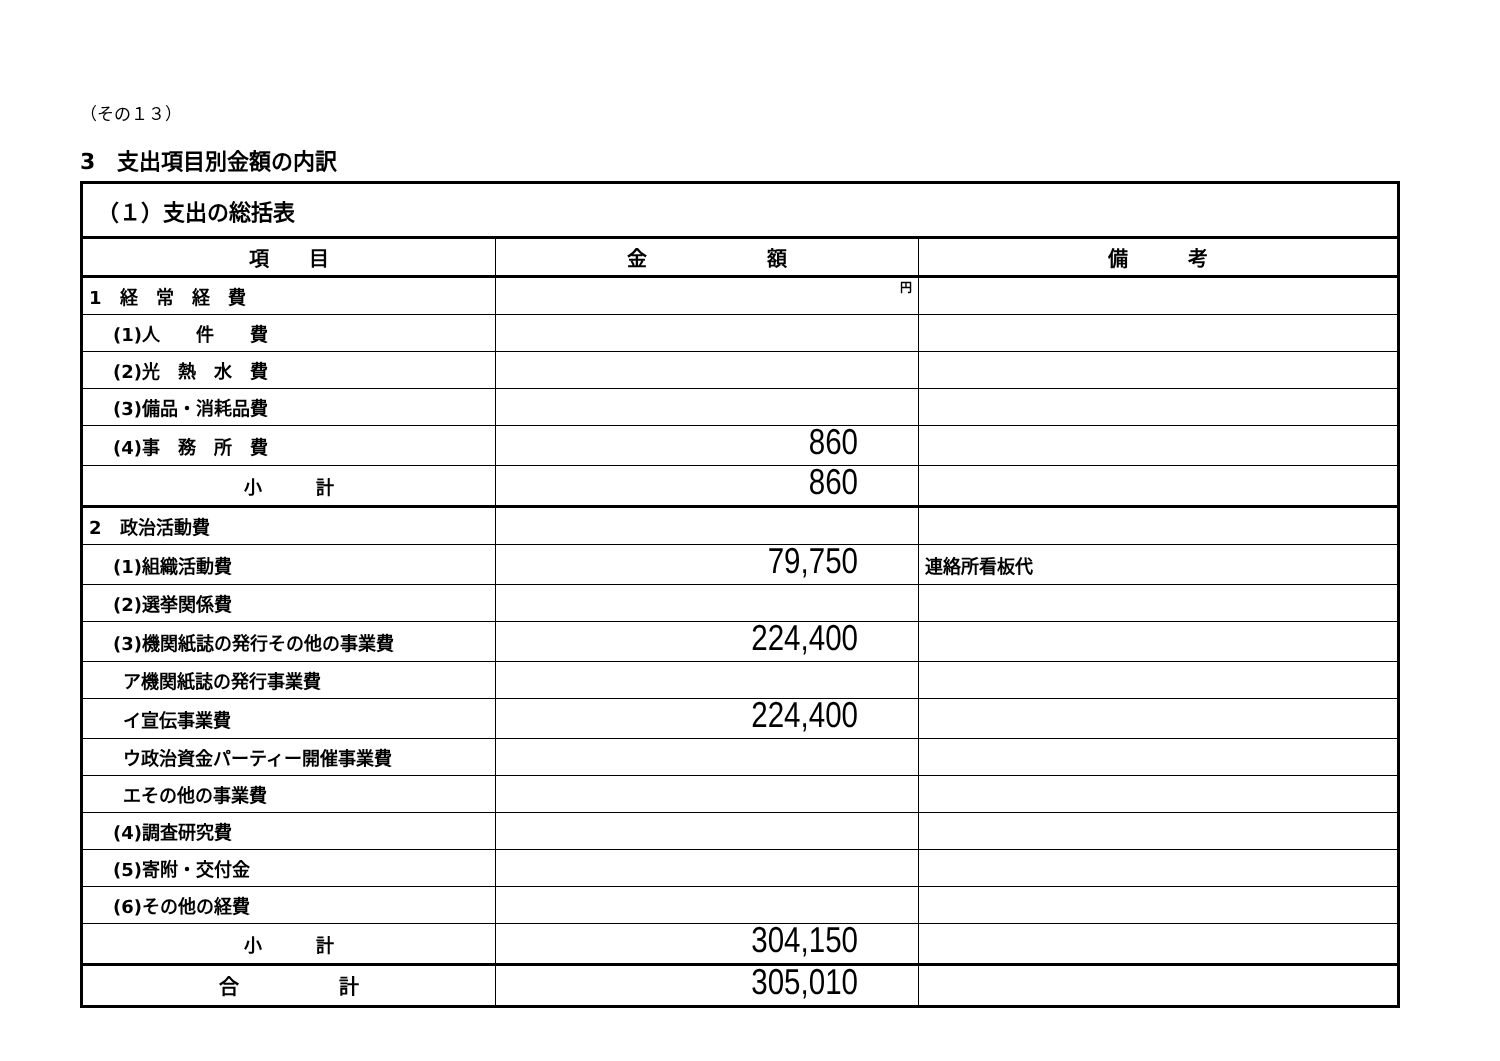（その１３）
3　支出項目別金額の内訳
| （１）支出の総括表 | | |
| 項 目 | 金 額 | 備 考 |
| 1 経 常 経 費 | 円 | |
| (1)人 件 費 | | |
| (2)光 熱 水 費 | | |
| (3)備品・消耗品費 | | |
| (4)事 務 所 費 | 860 | |
| 小 計 | 860 | |
| 2 政治活動費 | | |
| (1)組織活動費 | 79,750 | 連絡所看板代 |
| (2)選挙関係費 | | |
| (3)機関紙誌の発行その他の事業費 | 224,400 | |
| ア機関紙誌の発行事業費 | | |
| イ宣伝事業費 | 224,400 | |
| ウ政治資金パーティー開催事業費 | | |
| エその他の事業費 | | |
| (4)調査研究費 | | |
| (5)寄附・交付金 | | |
| (6)その他の経費 | | |
| 小 計 | 304,150 | |
| 合 計 | 305,010 | |